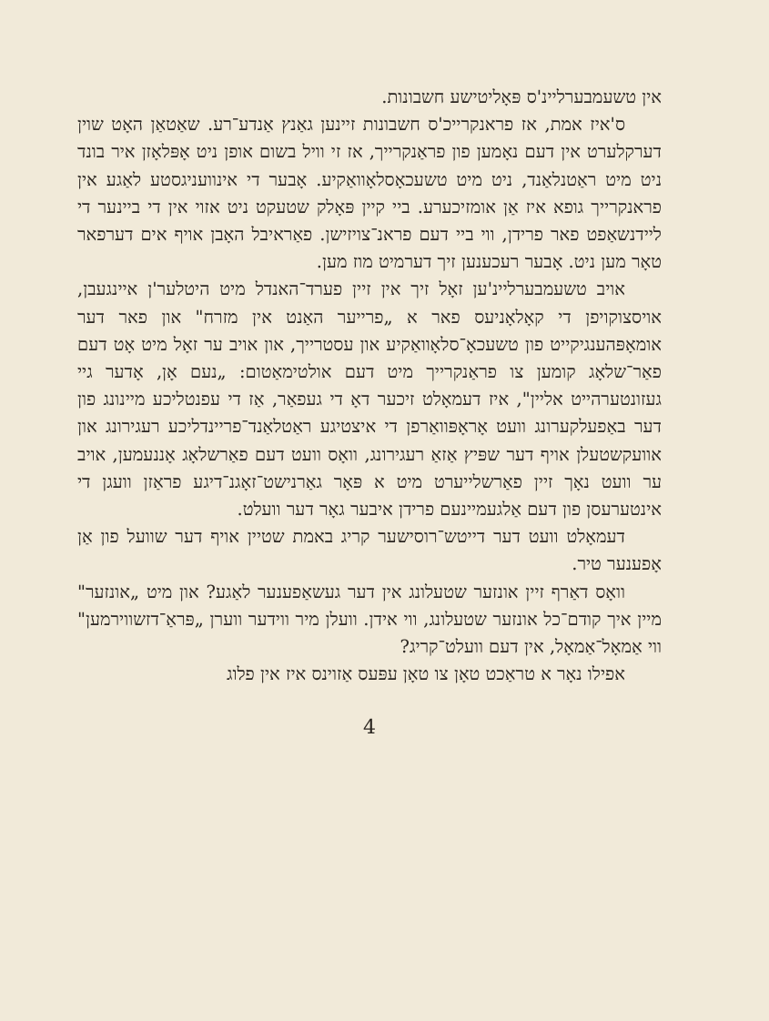אין טשעמבערליינ'ס פּאָליטישע חשבונות.
ס'איז אמת, אז פראנקרייכ'ס חשבונות זיינען גאַנץ אַנדע־רע. שאַטאַן האָט שוין דערקלערט אין דעם נאָמען פון פראַנקרייך, אז זי וויל בשום אופן ניט אָפּלאָזן איר בונד ניט מיט ראַטנלאַנד, ניט מיט טשעכאָסלאָוואַקיע. אָבער די אינוועניגסטע לאַגע אין פראנקרייך גופא איז אַן אומזיכערע. ביי קיין פּאָלק שטעקט ניט אזוי אין די ביינער די ליידנשאַפט פאר פרידן, ווי ביי דעם פראנ־צויזישן. פאַראיבל האָבן אויף אים דערפאר טאָר מען ניט. אָבער רעכענען זיך דערמיט מוז מען.
אויב טשעמבערליינ'ען זאָל זיך אין זיין פערד־האנדל מיט היטלער'ן איינגעבן, אויסצוקויפן די קאָלאָניעס פאר א „פרייער האַנט אין מזרח" און פאר דער אומאָפּהענגיקייט פון טשעכאָ־סלאָוואַקיע און עסטרייך, און אויב ער זאָל מיט אָט דעם פאַר־שלאָג קומען צו פראַנקרייך מיט דעם אולטימאַטום: „נעם אָן, אָדער גיי געזונטערהייט אליין", איז דעמאָלט זיכער דאָ די געפאַר, אַז די עפנטליכע מיינונג פון דער באַפעלקערונג וועט אָראָפּוואַרפן די איצטיגע ראַטלאַנד־פריינדליכע רעגירונג און אוועקשטעלן אויף דער שפּיץ אַזאַ רעגירונג, וואָס וועט דעם פאַרשלאָג אָננעמען, אויב ער וועט נאָך זיין פאַרשלייערט מיט א פּאָר גאַרנישט־זאָגנ־דיגע פראַזן וועגן די אינטערעסן פון דעם אַלגעמיינעם פרידן איבער גאָר דער וועלט.
דעמאָלט וועט דער דייטש־רוסישער קריג באמת שטיין אויף דער שוועל פון אַן אָפענער טיר.
וואָס דאַרף זיין אונזער שטעלונג אין דער געשאַפענער לאַגע? און מיט „אונזער" מיין איך קודם־כל אונזער שטעלונג, ווי אידן. וועלן מיר ווידער ווערן „פּראַ־דזשווירמען" ווי אַמאָל־אַמאָל, אין דעם וועלט־קריג?
אפילו נאָר א טראַכט טאָן צו טאָן עפּעס אַזוינס איז אין פלוג
4